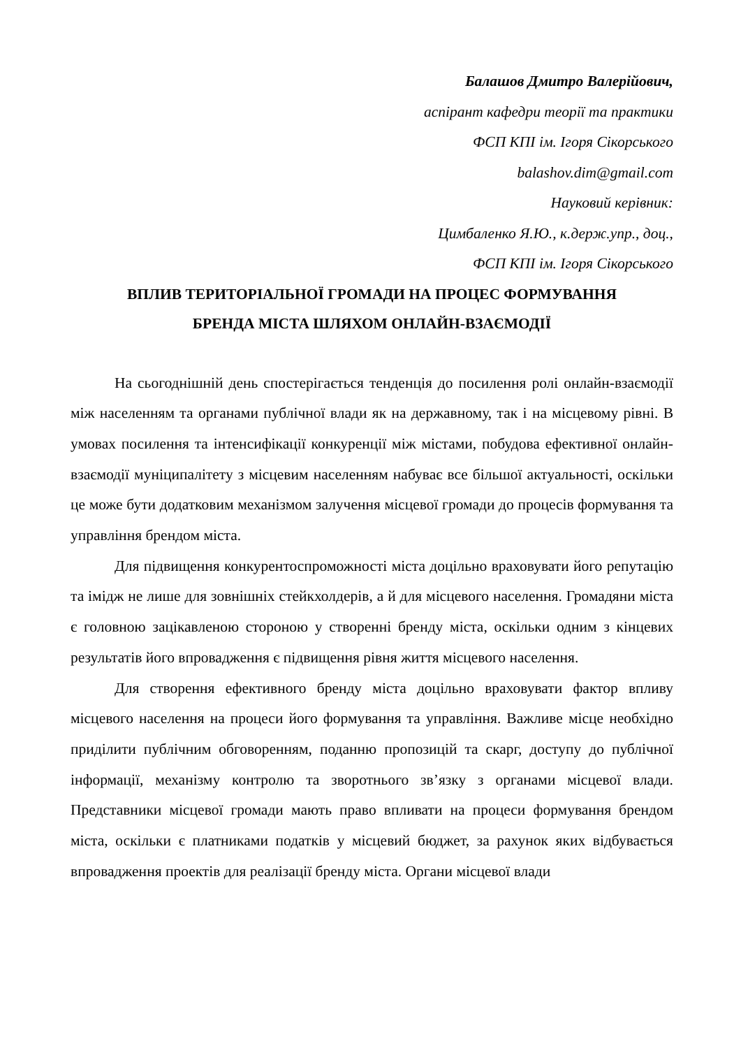Балашов Дмитро Валерійович,
аспірант кафедри теорії та практики
ФСП КПІ ім. Ігоря Сікорського
balashov.dim@gmail.com
Науковий керівник:
Цимбаленко Я.Ю., к.держ.упр., доц.,
ФСП КПІ ім. Ігоря Сікорського
ВПЛИВ ТЕРИТОРІАЛЬНОЇ ГРОМАДИ НА ПРОЦЕС ФОРМУВАННЯ
БРЕНДА МІСТА ШЛЯХОМ ОНЛАЙН-ВЗАЄМОДІЇ
На сьогоднішній день спостерігається тенденція до посилення ролі онлайн-взаємодії між населенням та органами публічної влади як на державному, так і на місцевому рівні. В умовах посилення та інтенсифікації конкуренції між містами, побудова ефективної онлайн-взаємодії муніципалітету з місцевим населенням набуває все більшої актуальності, оскільки це може бути додатковим механізмом залучення місцевої громади до процесів формування та управління брендом міста.
Для підвищення конкурентоспроможності міста доцільно враховувати його репутацію та імідж не лише для зовнішніх стейкхолдерів, а й для місцевого населення. Громадяни міста є головною зацікавленою стороною у створенні бренду міста, оскільки одним з кінцевих результатів його впровадження є підвищення рівня життя місцевого населення.
Для створення ефективного бренду міста доцільно враховувати фактор впливу місцевого населення на процеси його формування та управління. Важливе місце необхідно приділити публічним обговоренням, поданню пропозицій та скарг, доступу до публічної інформації, механізму контролю та зворотнього зв’язку з органами місцевої влади. Представники місцевої громади мають право впливати на процеси формування брендом міста, оскільки є платниками податків у місцевий бюджет, за рахунок яких відбувається впровадження проектів для реалізації бренду міста. Органи місцевої влади